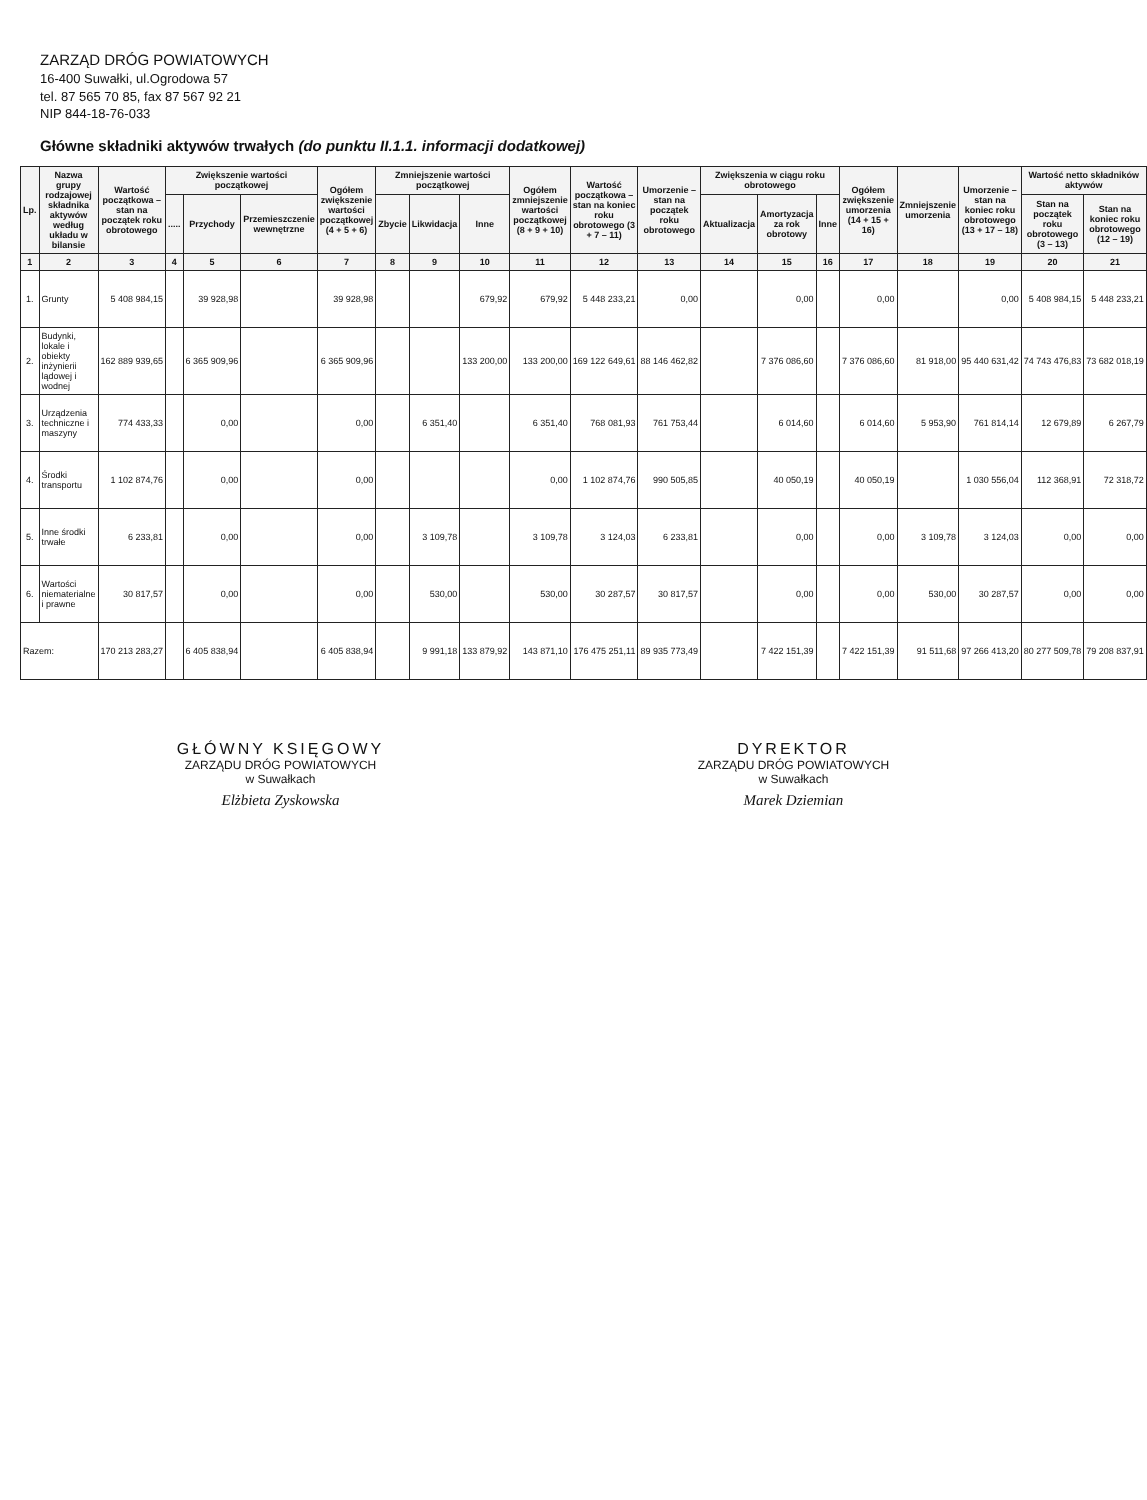ZARZĄD DRÓG POWIATOWYCH
16-400 Suwałki, ul.Ogrodowa 57
tel. 87 565 70 85, fax 87 567 92 21
NIP 844-18-76-033
Główne składniki aktywów trwałych (do punktu II.1.1. informacji dodatkowej)
| Lp. | Nazwa grupy rodzajowej składnika aktywów według układu w bilansie | Wartość początkowa – stan na początek roku obrotowego | Zwiększenie wartości początkowej | | | Ogółem zwiększenie wartości początkowej (4 + 5 + 6) | Zmniejszenie wartości początkowej | | | Ogółem zmniejszenie wartości początkowej (8 + 9 + 10) | Wartość początkowa – stan na koniec roku obrotowego (3 + 7 – 11) | Umorzenie – stan na początek roku obrotowego | Zwiększenia w ciągu roku obrotowego | | | Ogółem zwiększenie umorzenia (14 + 15 + 16) | Zmniejszenie umorzenia | Umorzenie – stan na koniec roku obrotowego (13 + 17 – 18) | Wartość netto składników aktywów | |
| --- | --- | --- | --- | --- | --- | --- | --- | --- | --- | --- | --- | --- | --- | --- | --- | --- | --- | --- | --- | --- |
| | | | ..... | Przychody | Przemieszczenie wewnętrzne | | Zbycie | Likwidacja | Inne | | | | Aktualizacja | Amortyzacja za rok obrotowy | Inne | | | | Stan na początek roku obrotowego (3 – 13) | Stan na koniec roku obrotowego (12 – 19) |
| 1 | 2 | 3 | 4 | 5 | 6 | 7 | 8 | 9 | 10 | 11 | 12 | 13 | 14 | 15 | 16 | 17 | 18 | 19 | 20 | 21 |
| 1. | Grunty | 5 408 984,15 | | 39 928,98 | | 39 928,98 | | | 679,92 | 679,92 | 5 448 233,21 | 0,00 | | 0,00 | | 0,00 | | 0,00 | 5 408 984,15 | 5 448 233,21 |
| 2. | Budynki, lokale i obiekty inżynierii lądowej i wodnej | 162 889 939,65 | | 6 365 909,96 | | 6 365 909,96 | | | 133 200,00 | 133 200,00 | 169 122 649,61 | 88 146 462,82 | | 7 376 086,60 | | 7 376 086,60 | 81 918,00 | 95 440 631,42 | 74 743 476,83 | 73 682 018,19 |
| 3. | Urządzenia techniczne i maszyny | 774 433,33 | | 0,00 | | 0,00 | | 6 351,40 | | 6 351,40 | 768 081,93 | 761 753,44 | | 6 014,60 | | 6 014,60 | 5 953,90 | 761 814,14 | 12 679,89 | 6 267,79 |
| 4. | Środki transportu | 1 102 874,76 | | 0,00 | | 0,00 | | | | 0,00 | 1 102 874,76 | 990 505,85 | | 40 050,19 | | 40 050,19 | | 1 030 556,04 | 112 368,91 | 72 318,72 |
| 5. | Inne środki trwałe | 6 233,81 | | 0,00 | | 0,00 | | 3 109,78 | | 3 109,78 | 3 124,03 | 6 233,81 | | 0,00 | | 0,00 | 3 109,78 | 3 124,03 | 0,00 | 0,00 |
| 6. | Wartości niematerialne i prawne | 30 817,57 | | 0,00 | | 0,00 | | 530,00 | | 530,00 | 30 287,57 | 30 817,57 | | 0,00 | | 0,00 | 530,00 | 30 287,57 | 0,00 | 0,00 |
| Razem: | | 170 213 283,27 | | 6 405 838,94 | | 6 405 838,94 | | 9 991,18 | 133 879,92 | 143 871,10 | 176 475 251,11 | 89 935 773,49 | | 7 422 151,39 | | 7 422 151,39 | 91 511,68 | 97 266 413,20 | 80 277 509,78 | 79 208 837,91 |
GŁÓWNY KSIĘGOWY
ZARZĄDU DRÓG POWIATOWYCH
w Suwałkach
Elżbieta Zyskowska
DYREKTOR
ZARZĄDU DRÓG POWIATOWYCH
w Suwałkach
Marek Dziemian